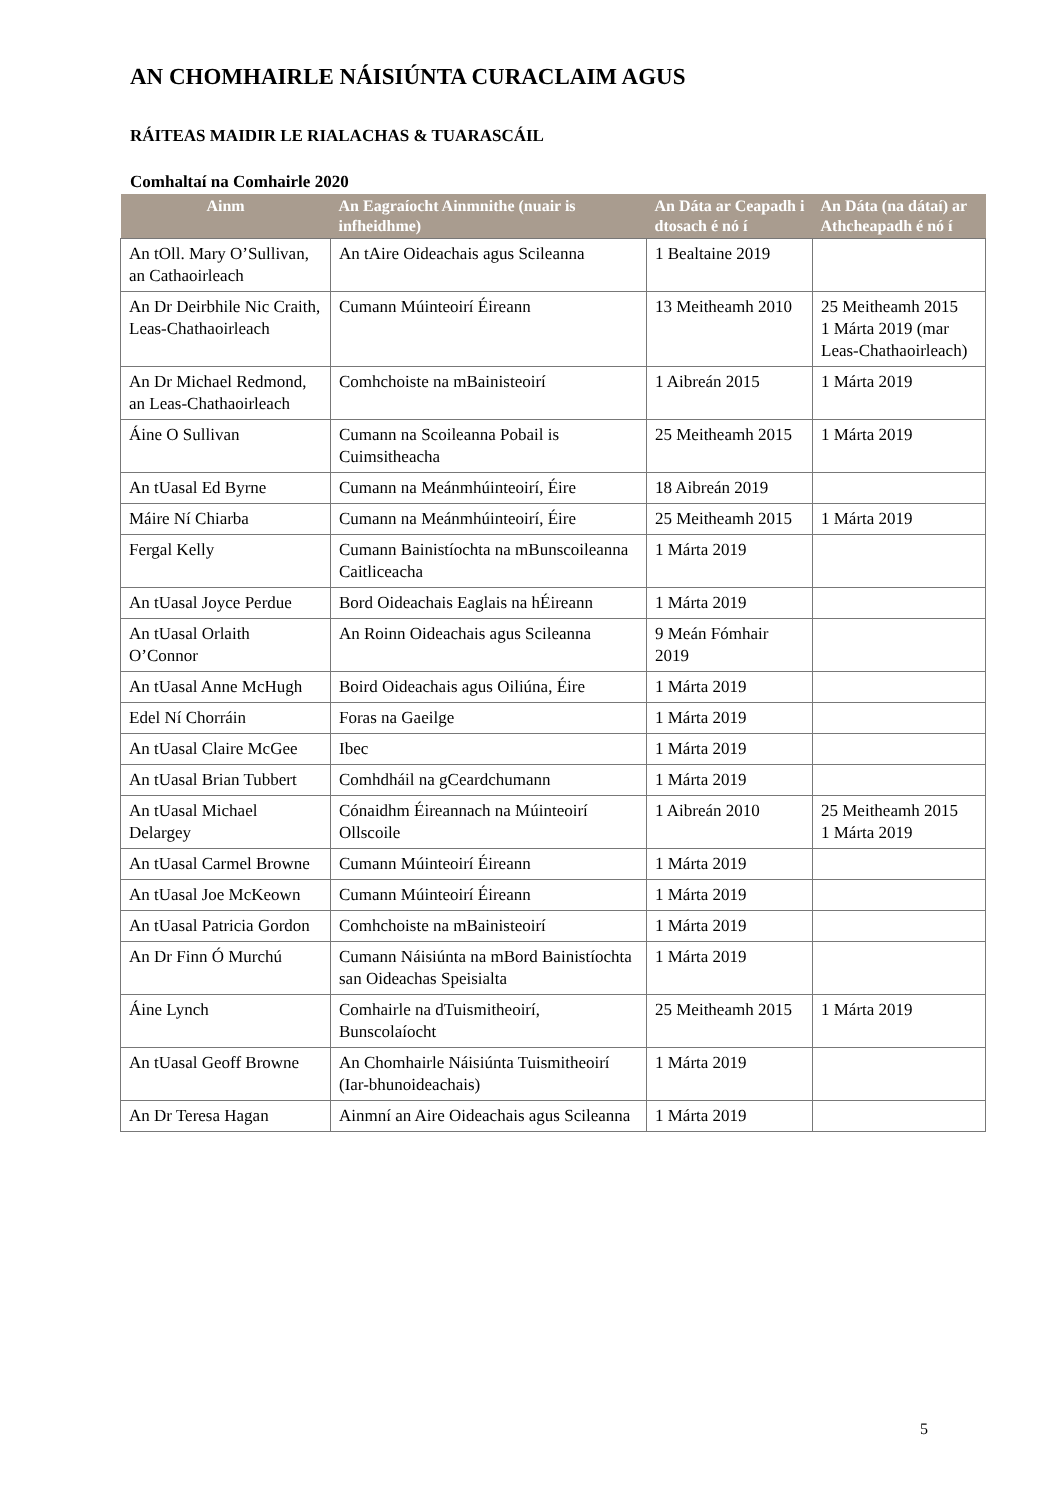AN CHOMHAIRLE NÁISIÚNTA CURACLAIM AGUS
RÁITEAS MAIDIR LE RIALACHAS & TUARASCÁIL
Comhaltaí na Comhairle 2020
| Ainm | An Eagraíocht Ainmnithe (nuair is infheidhme) | An Dáta ar Ceapadh i dtosach é nó í | An Dáta (na dátaí) ar Athcheapadh é nó í |
| --- | --- | --- | --- |
| An tOll. Mary O’Sullivan, an Cathaoirleach | An tAire Oideachais agus Scileanna | 1 Bealtaine 2019 | |
| An Dr Deirbhile Nic Craith, Leas-Chathaoirleach | Cumann Múinteoirí Éireann | 13 Meitheamh 2010 | 25 Meitheamh 2015 1 Márta 2019 (mar Leas-Chathaoirleach) |
| An Dr Michael Redmond, an Leas-Chathaoirleach | Comhchoiste na mBainisteoirí | 1 Aibreán 2015 | 1 Márta 2019 |
| Áine O Sullivan | Cumann na Scoileanna Pobail is Cuimsitheacha | 25 Meitheamh 2015 | 1 Márta 2019 |
| An tUasal Ed Byrne | Cumann na Meánmhúinteoirí, Éire | 18 Aibreán 2019 | |
| Máire Ní Chiarba | Cumann na Meánmhúinteoirí, Éire | 25 Meitheamh 2015 | 1 Márta 2019 |
| Fergal Kelly | Cumann Bainistíochta na mBunscoileanna Caitliceacha | 1 Márta 2019 | |
| An tUasal Joyce Perdue | Bord Oideachais Eaglais na hÉireann | 1 Márta 2019 | |
| An tUasal Orlaith O’Connor | An Roinn Oideachais agus Scileanna | 9 Meán Fómhair 2019 | |
| An tUasal Anne McHugh | Boird Oideachais agus Oiliúna, Éire | 1 Márta 2019 | |
| Edel Ní Chorráin | Foras na Gaeilge | 1 Márta 2019 | |
| An tUasal Claire McGee | Ibec | 1 Márta 2019 | |
| An tUasal Brian Tubbert | Comhdháil na gCeardchumann | 1 Márta 2019 | |
| An tUasal Michael Delargey | Cónaidhm Éireannach na Múinteoirí Ollscoile | 1 Aibreán 2010 | 25 Meitheamh 2015 1 Márta 2019 |
| An tUasal Carmel Browne | Cumann Múinteoirí Éireann | 1 Márta 2019 | |
| An tUasal Joe McKeown | Cumann Múinteoirí Éireann | 1 Márta 2019 | |
| An tUasal Patricia Gordon | Comhchoiste na mBainisteoirí | 1 Márta 2019 | |
| An Dr Finn Ó Murchú | Cumann Náisiúnta na mBord Bainistíochta san Oideachas Speisialta | 1 Márta 2019 | |
| Áine Lynch | Comhairle na dTuismitheoirí, Bunscolaíocht | 25 Meitheamh 2015 | 1 Márta 2019 |
| An tUasal Geoff Browne | An Chomhairle Náisiúnta Tuismitheoirí (Iar-bhunoideachais) | 1 Márta 2019 | |
| An Dr Teresa Hagan | Ainmní an Aire Oideachais agus Scileanna | 1 Márta 2019 | |
5